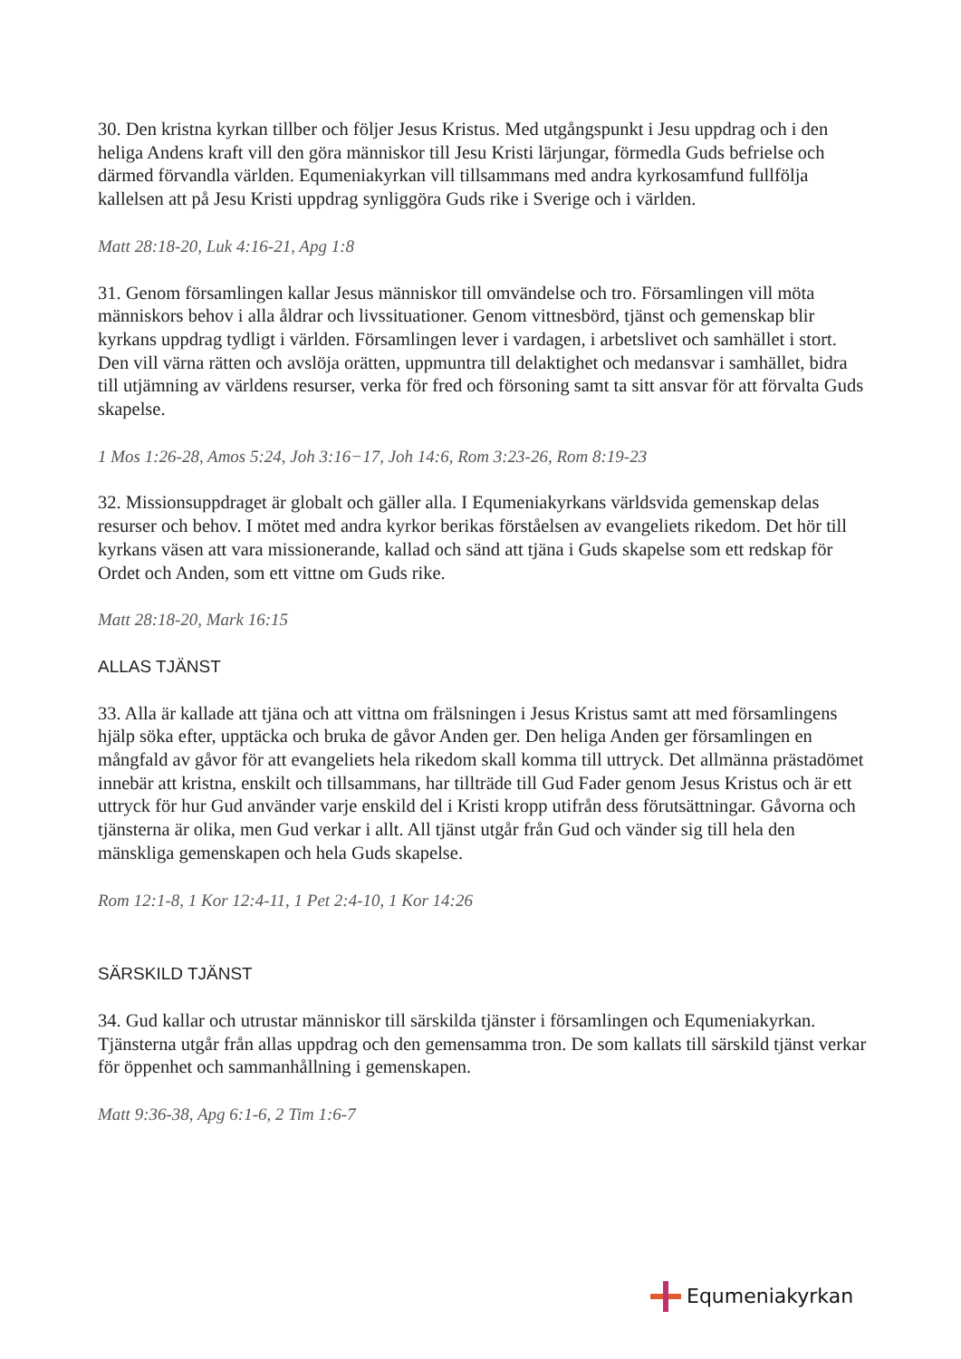30. Den kristna kyrkan tillber och följer Jesus Kristus. Med utgångspunkt i Jesu uppdrag och i den heliga Andens kraft vill den göra människor till Jesu Kristi lärjungar, förmedla Guds befrielse och därmed förvandla världen. Equmeniakyrkan vill tillsammans med andra kyrkosamfund fullfölja kallelsen att på Jesu Kristi uppdrag synliggöra Guds rike i Sverige och i världen.
Matt 28:18-20, Luk 4:16-21, Apg 1:8
31. Genom församlingen kallar Jesus människor till omvändelse och tro. Församlingen vill möta människors behov i alla åldrar och livssituationer. Genom vittnesbörd, tjänst och gemenskap blir kyrkans uppdrag tydligt i världen. Församlingen lever i vardagen, i arbetslivet och samhället i stort. Den vill värna rätten och avslöja orätten, uppmuntra till delaktighet och medansvar i samhället, bidra till utjämning av världens resurser, verka för fred och försoning samt ta sitt ansvar för att förvalta Guds skapelse.
1 Mos 1:26-28, Amos 5:24, Joh 3:16−17, Joh 14:6, Rom 3:23-26, Rom 8:19-23
32. Missionsuppdraget är globalt och gäller alla. I Equmeniakyrkans världsvida gemenskap delas resurser och behov. I mötet med andra kyrkor berikas förståelsen av evangeliets rikedom. Det hör till kyrkans väsen att vara missionerande, kallad och sänd att tjäna i Guds skapelse som ett redskap för Ordet och Anden, som ett vittne om Guds rike.
Matt 28:18-20, Mark 16:15
ALLAS TJÄNST
33. Alla är kallade att tjäna och att vittna om frälsningen i Jesus Kristus samt att med församlingens hjälp söka efter, upptäcka och bruka de gåvor Anden ger. Den heliga Anden ger församlingen en mångfald av gåvor för att evangeliets hela rikedom skall komma till uttryck. Det allmänna prästadömet innebär att kristna, enskilt och tillsammans, har tillträde till Gud Fader genom Jesus Kristus och är ett uttryck för hur Gud använder varje enskild del i Kristi kropp utifrån dess förutsättningar. Gåvorna och tjänsterna är olika, men Gud verkar i allt. All tjänst utgår från Gud och vänder sig till hela den mänskliga gemenskapen och hela Guds skapelse.
Rom 12:1-8, 1 Kor 12:4-11, 1 Pet 2:4-10, 1 Kor 14:26
SÄRSKILD TJÄNST
34. Gud kallar och utrustar människor till särskilda tjänster i församlingen och Equmeniakyrkan. Tjänsterna utgår från allas uppdrag och den gemensamma tron. De som kallats till särskild tjänst verkar för öppenhet och sammanhållning i gemenskapen.
Matt 9:36-38, Apg 6:1-6, 2 Tim 1:6-7
Equmeniakyrkan